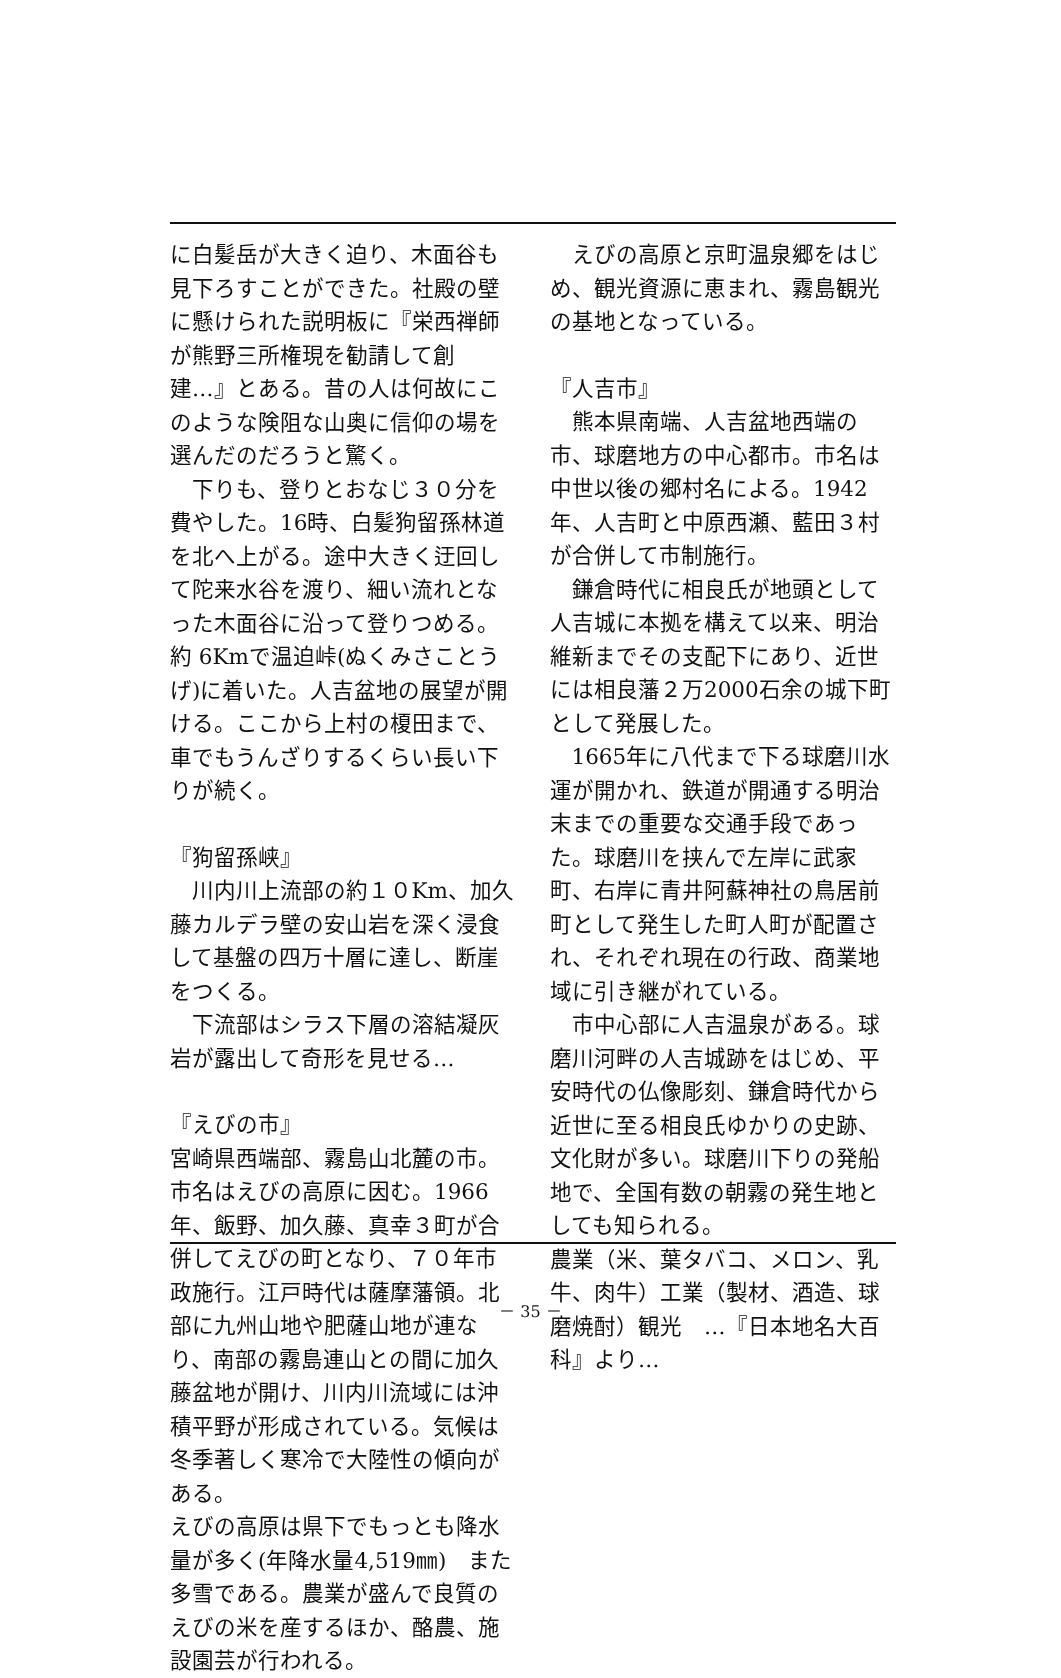に白髪岳が大きく迫り、木面谷も見下ろすことができた。社殿の壁に懸けられた説明板に『栄西禅師が熊野三所権現を勧請して創建…』とある。昔の人は何故にこのような険阻な山奥に信仰の場を選んだのだろうと驚く。
下りも、登りとおなじ３０分を費やした。16時、白髪狗留孫林道を北へ上がる。途中大きく迂回して陀来水谷を渡り、細い流れとなった木面谷に沿って登りつめる。約 6Kmで温迫峠(ぬくみさことうげ)に着いた。人吉盆地の展望が開ける。ここから上村の榎田まで、車でもうんざりするくらい長い下りが続く。
『狗留孫峡』
川内川上流部の約１０Km、加久藤カルデラ壁の安山岩を深く浸食して基盤の四万十層に達し、断崖をつくる。
下流部はシラス下層の溶結凝灰岩が露出して奇形を見せる…
『えびの市』
宮崎県西端部、霧島山北麓の市。市名はえびの高原に因む。1966年、飯野、加久藤、真幸３町が合併してえびの町となり、７０年市政施行。江戸時代は薩摩藩領。北部に九州山地や肥薩山地が連なり、南部の霧島連山との間に加久藤盆地が開け、川内川流域には沖積平野が形成されている。気候は冬季著しく寒冷で大陸性の傾向がある。
えびの高原は県下でもっとも降水量が多く(年降水量4,519㎜)　また多雪である。農業が盛んで良質のえびの米を産するほか、酪農、施設園芸が行われる。
えびの高原と京町温泉郷をはじめ、観光資源に恵まれ、霧島観光の基地となっている。
『人吉市』
熊本県南端、人吉盆地西端の市、球磨地方の中心都市。市名は中世以後の郷村名による。1942年、人吉町と中原西瀬、藍田３村が合併して市制施行。
鎌倉時代に相良氏が地頭として人吉城に本拠を構えて以来、明治維新までその支配下にあり、近世には相良藩２万2000石余の城下町として発展した。
1665年に八代まで下る球磨川水運が開かれ、鉄道が開通する明治末までの重要な交通手段であった。球磨川を挟んで左岸に武家町、右岸に青井阿蘇神社の鳥居前町として発生した町人町が配置され、それぞれ現在の行政、商業地域に引き継がれている。
市中心部に人吉温泉がある。球磨川河畔の人吉城跡をはじめ、平安時代の仏像彫刻、鎌倉時代から近世に至る相良氏ゆかりの史跡、文化財が多い。球磨川下りの発船地で、全国有数の朝霧の発生地としても知られる。
農業（米、葉タバコ、メロン、乳牛、肉牛）工業（製材、酒造、球磨焼酎）観光　…『日本地名大百科』より…
－ 35 －